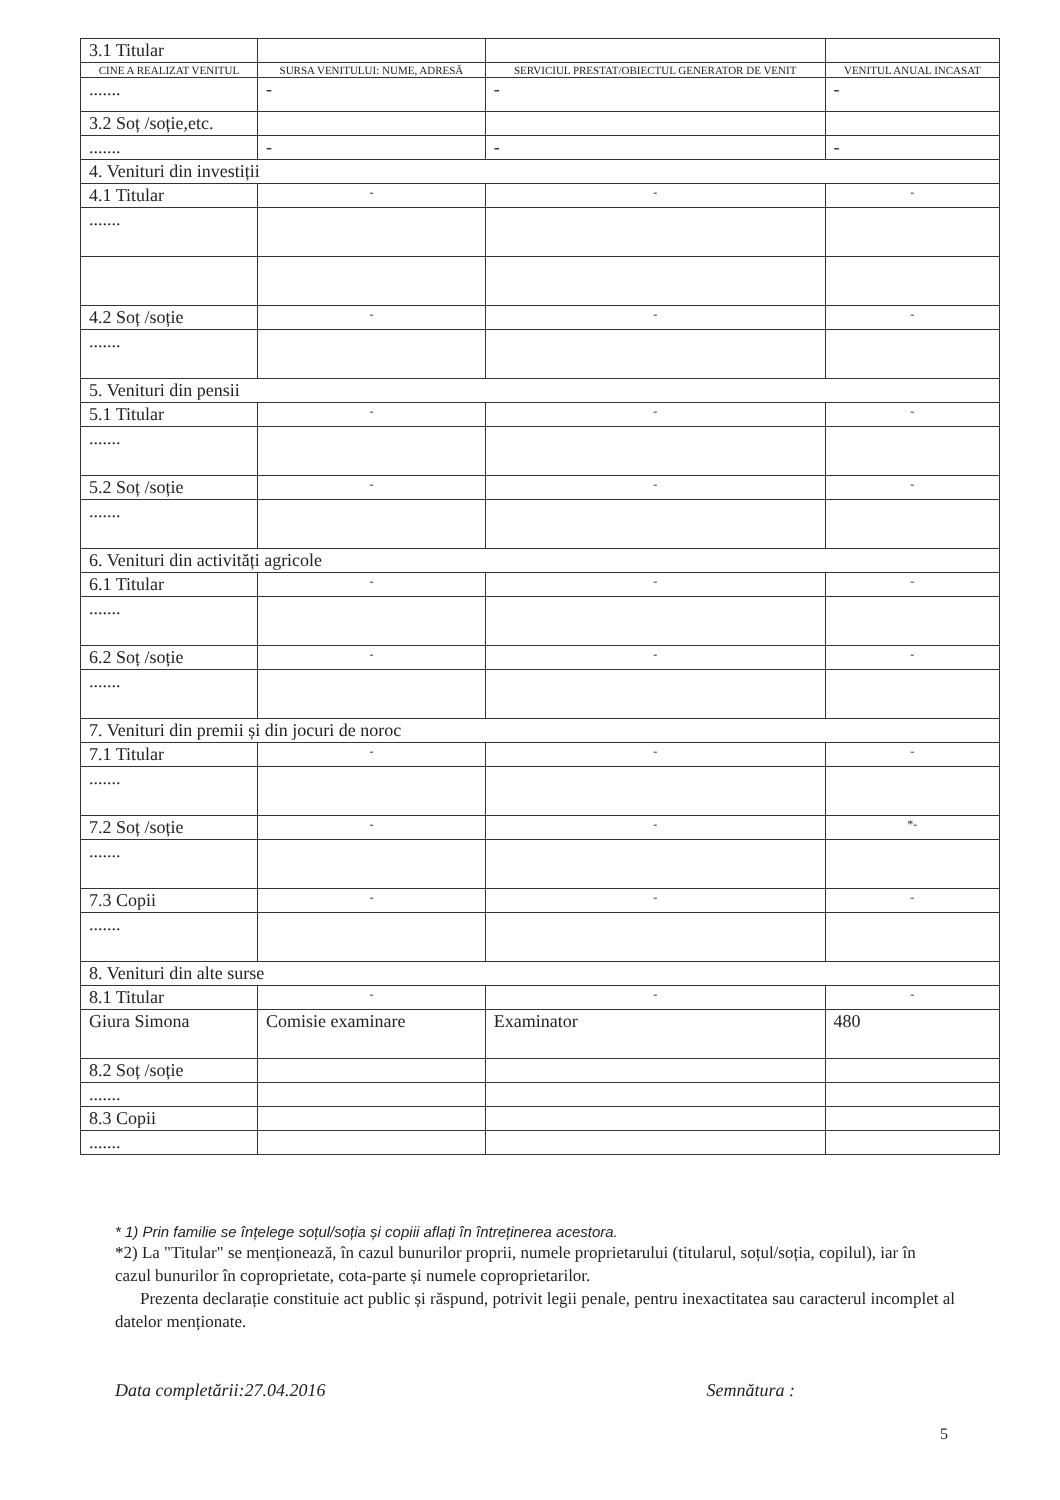| 3.1 Titular | | | |
| CINE A REALIZAT VENITUL | SURSA VENITULUI: NUME, ADRESĂ | SERVICIUL PRESTAT/OBIECTUL GENERATOR DE VENIT | VENITUL ANUAL INCASAT |
| ....... | - | - | - |
| 3.2 Soț /soție,etc. | | | |
| ....... | - | - | - |
| 4. Venituri din investiții | | | |
| 4.1 Titular | - | - | - |
| ....... | | | |
| 4.2 Soț /soție | - | - | - |
| ....... | | | |
| 5. Venituri din pensii | | | |
| 5.1 Titular | - | - | - |
| ....... | | | |
| 5.2 Soț /soție | - | - | - |
| ....... | | | |
| 6. Venituri din activități agricole | | | |
| 6.1 Titular | - | - | - |
| ....... | | | |
| 6.2 Soț /soție | - | - | - |
| ....... | | | |
| 7. Venituri din premii și din jocuri de noroc | | | |
| 7.1 Titular | - | - | - |
| ....... | | | |
| 7.2 Soț /soție | - | - | *- |
| ....... | | | |
| 7.3 Copii | - | - | - |
| ....... | | | |
| 8. Venituri din alte surse | | | |
| 8.1 Titular | - | - | - |
| Giura Simona | Comisie examinare | Examinator | 480 |
| 8.2 Soț /soție | | | |
| ....... | | | |
| 8.3 Copii | | | |
| ....... | | | |
* 1) Prin familie se înțelege soțul/soția și copiii aflați în întreținerea acestora.
*2) La "Titular" se menționează, în cazul bunurilor proprii, numele proprietarului (titularul, soțul/soția, copilul), iar în cazul bunurilor în coproprietate, cota-parte și numele coproprietarilor.
Prezenta declarație constituie act public și răspund, potrivit legii penale, pentru inexactitatea sau caracterul incomplet al datelor menționate.
Data completării:27.04.2016 Semnătura :
5